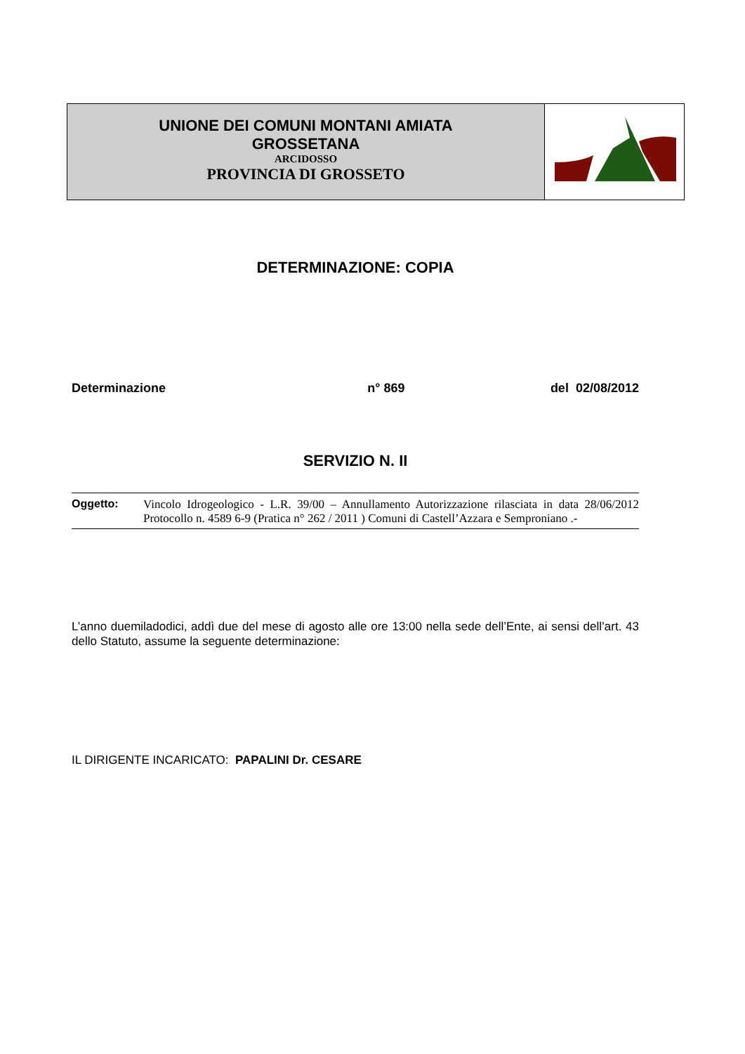UNIONE DEI COMUNI MONTANI AMIATA
GROSSETANA
ARCIDOSSO
PROVINCIA DI GROSSETO
DETERMINAZIONE: COPIA
Determinazione n° 869 del 02/08/2012
SERVIZIO N. II
Oggetto: Vincolo Idrogeologico - L.R. 39/00 – Annullamento Autorizzazione rilasciata in data 28/06/2012 Protocollo n. 4589 6-9 (Pratica n° 262 / 2011 ) Comuni di Castell’Azzara e Semproniano .-
L’anno duemiladodici, addì due del mese di agosto alle ore 13:00 nella sede dell’Ente, ai sensi dell’art. 43 dello Statuto, assume la seguente determinazione:
IL DIRIGENTE INCARICATO: PAPALINI Dr. CESARE